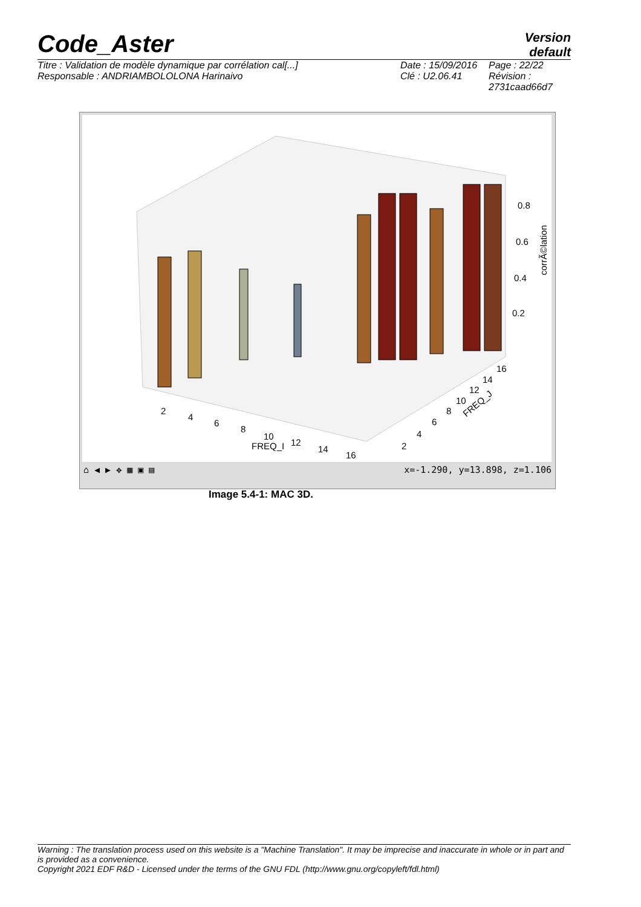Code_Aster
Version
default
Titre : Validation de modèle dynamique par corrélation cal[...]
Responsable : ANDRIAMBOLOLONA Harinaivo
Date : 15/09/2016
Clé : U2.06.41
Page : 22/22
Révision :
2731caad66d7
0.8
0.6
0.4
0.2
2
4
6
8
10
12
14
16
FREQ_I
2
4
6
8
10
12
14
16
FREQ_J
corrÃ©lation
⌂ ◀ ▶ ✥ ▦ ▣ ▤ x=-1.290, y=13.898, z=1.106
Image 5.4-1: MAC 3D.
Warning : The translation process used on this website is a "Machine Translation". It may be imprecise and inaccurate in whole or in part and is provided as a convenience.
Copyright 2021 EDF R&D - Licensed under the terms of the GNU FDL (http://www.gnu.org/copyleft/fdl.html)